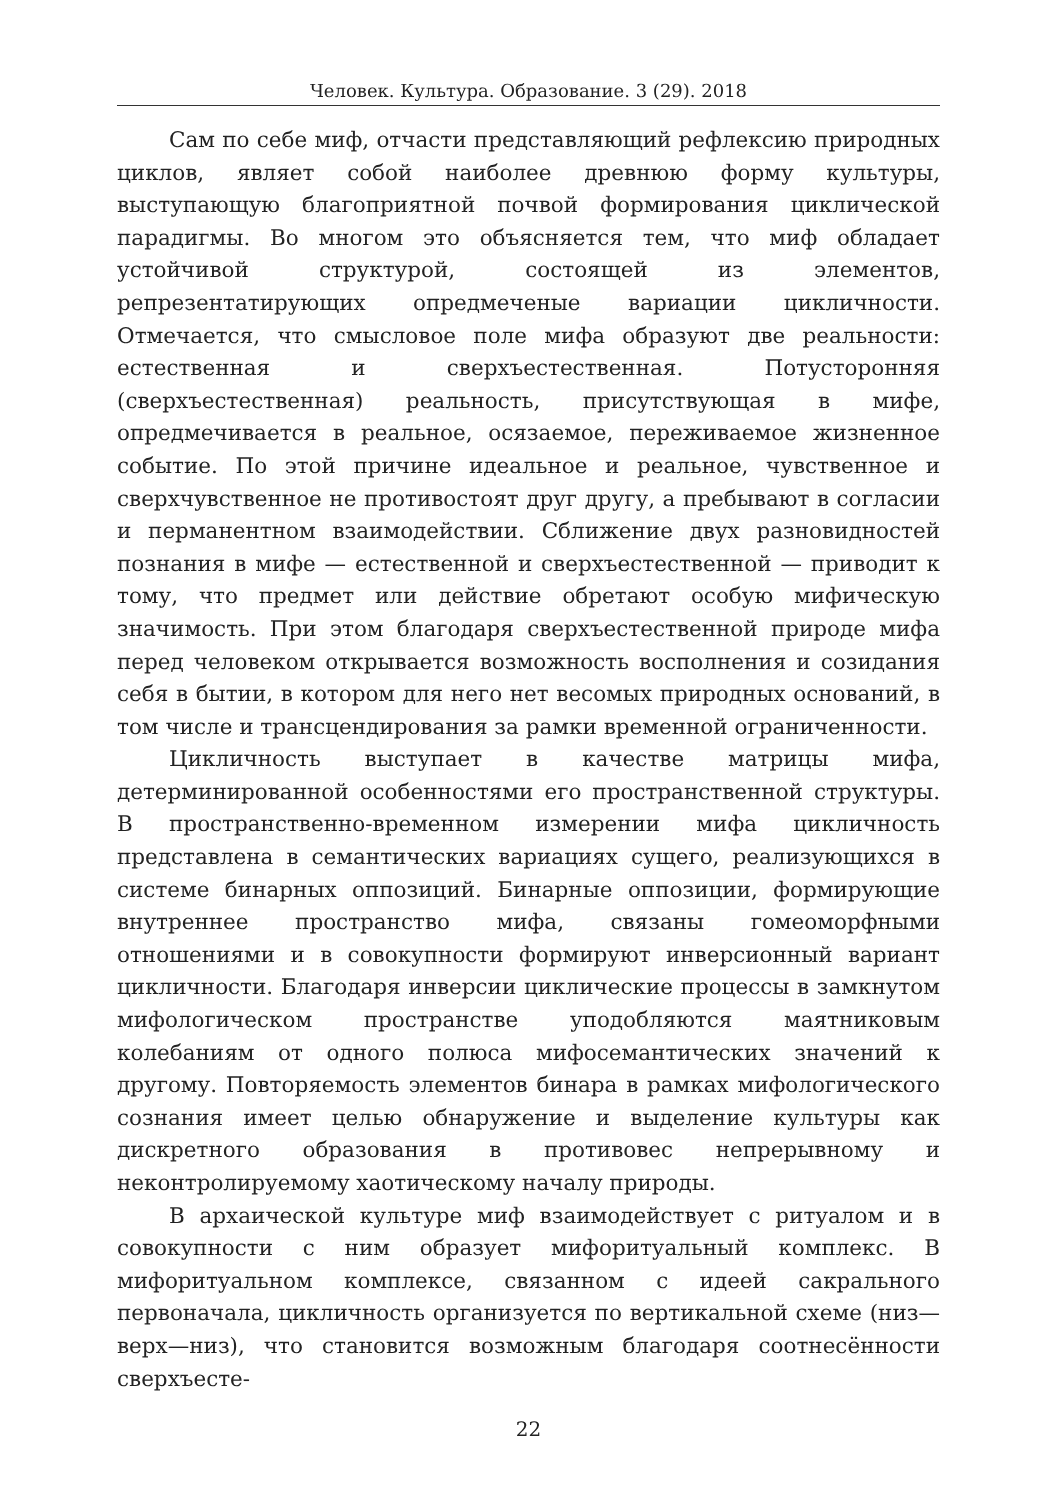Человек. Культура. Образование. 3 (29). 2018
Сам по себе миф, отчасти представляющий рефлексию природных циклов, являет собой наиболее древнюю форму культуры, выступающую благоприятной почвой формирования циклической парадигмы. Во многом это объясняется тем, что миф обладает устойчивой структурой, состоящей из элементов, репрезентатирующих опредмеченые вариации цикличности. Отмечается, что смысловое поле мифа образуют две реальности: естественная и сверхъестественная. Потусторонняя (сверхъестественная) реальность, присутствующая в мифе, опредмечивается в реальное, осязаемое, переживаемое жизненное событие. По этой причине идеальное и реальное, чувственное и сверхчувственное не противостоят друг другу, а пребывают в согласии и перманентном взаимодействии. Сближение двух разновидностей познания в мифе — естественной и сверхъестественной — приводит к тому, что предмет или действие обретают особую мифическую значимость. При этом благодаря сверхъестественной природе мифа перед человеком открывается возможность восполнения и созидания себя в бытии, в котором для него нет весомых природных оснований, в том числе и трансцендирования за рамки временной ограниченности.
Цикличность выступает в качестве матрицы мифа, детерминированной особенностями его пространственной структуры. В пространственно-временном измерении мифа цикличность представлена в семантических вариациях сущего, реализующихся в системе бинарных оппозиций. Бинарные оппозиции, формирующие внутреннее пространство мифа, связаны гомеоморфными отношениями и в совокупности формируют инверсионный вариант цикличности. Благодаря инверсии циклические процессы в замкнутом мифологическом пространстве уподобляются маятниковым колебаниям от одного полюса мифосемантических значений к другому. Повторяемость элементов бинара в рамках мифологического сознания имеет целью обнаружение и выделение культуры как дискретного образования в противовес непрерывному и неконтролируемому хаотическому началу природы.
В архаической культуре миф взаимодействует с ритуалом и в совокупности с ним образует мифоритуальный комплекс. В мифоритуальном комплексе, связанном с идеей сакрального первоначала, цикличность организуется по вертикальной схеме (низ—верх—низ), что становится возможным благодаря соотнесённости сверхъесте-
22